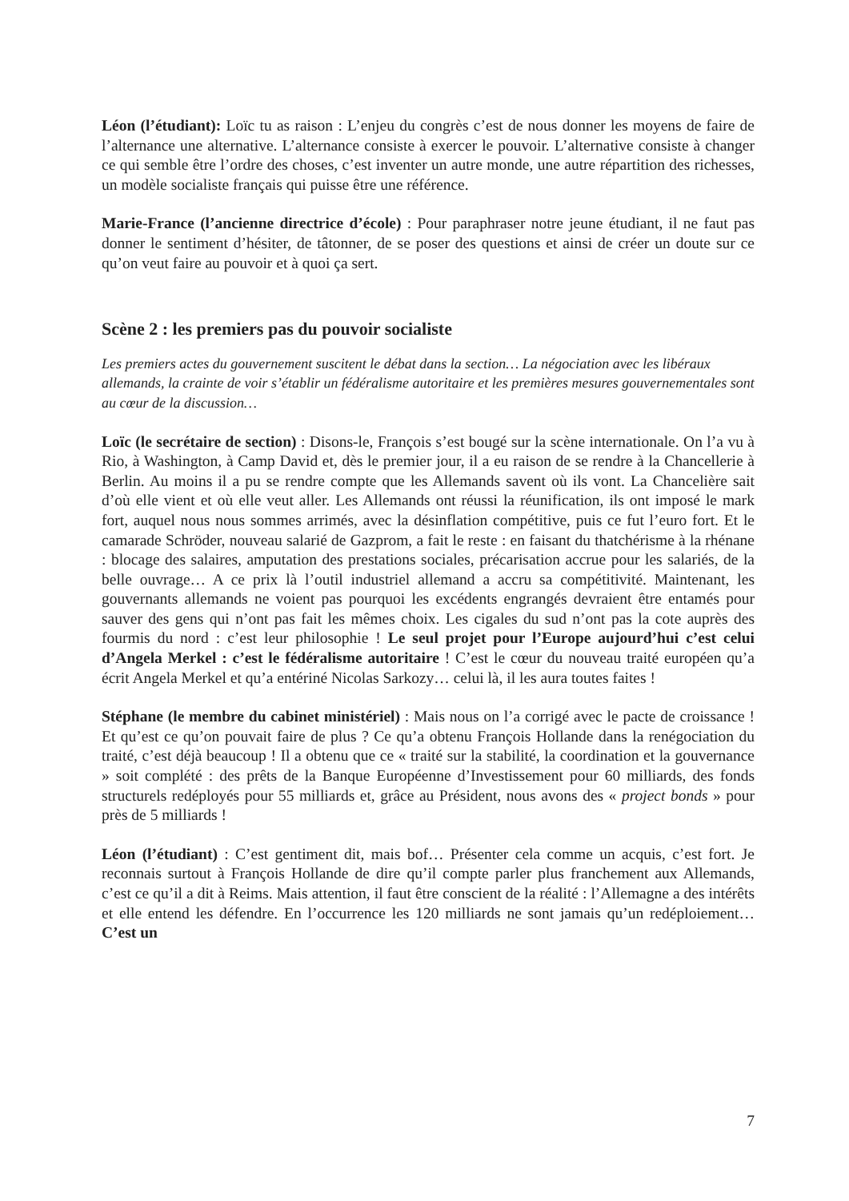Léon (l’étudiant): Loïc tu as raison : L’enjeu du congrès c’est de nous donner les moyens de faire de l’alternance une alternative. L’alternance consiste à exercer le pouvoir. L’alternative consiste à changer ce qui semble être l’ordre des choses, c’est inventer un autre monde, une autre répartition des richesses, un modèle socialiste français qui puisse être une référence.
Marie-France (l’ancienne directrice d’école) : Pour paraphraser notre jeune étudiant, il ne faut pas donner le sentiment d’hésiter, de tâtonner, de se poser des questions et ainsi de créer un doute sur ce qu’on veut faire au pouvoir et à quoi ça sert.
Scène 2 : les premiers pas du pouvoir socialiste
Les premiers actes du gouvernement suscitent le débat dans la section… La négociation avec les libéraux allemands, la crainte de voir s’établir un fédéralisme autoritaire et les premières mesures gouvernementales sont au cœur de la discussion…
Loïc (le secrétaire de section) : Disons-le, François s’est bougé sur la scène internationale. On l’a vu à Rio, à Washington, à Camp David et, dès le premier jour, il a eu raison de se rendre à la Chancellerie à Berlin. Au moins il a pu se rendre compte que les Allemands savent où ils vont. La Chancelière sait d’où elle vient et où elle veut aller. Les Allemands ont réussi la réunification, ils ont imposé le mark fort, auquel nous nous sommes arrimés, avec la désinflation compétitive, puis ce fut l’euro fort. Et le camarade Schröder, nouveau salarié de Gazprom, a fait le reste : en faisant du thatchérisme à la rhénane : blocage des salaires, amputation des prestations sociales, précarisation accrue pour les salariés, de la belle ouvrage… A ce prix là l’outil industriel allemand a accru sa compétitivité. Maintenant, les gouvernants allemands ne voient pas pourquoi les excédents engrangés devraient être entamés pour sauver des gens qui n’ont pas fait les mêmes choix. Les cigales du sud n’ont pas la cote auprès des fourmis du nord : c’est leur philosophie ! Le seul projet pour l’Europe aujourd’hui c’est celui d’Angela Merkel : c’est le fédéralisme autoritaire ! C’est le cœur du nouveau traité européen qu’a écrit Angela Merkel et qu’a entériné Nicolas Sarkozy… celui là, il les aura toutes faites !
Stéphane (le membre du cabinet ministériel) : Mais nous on l’a corrigé avec le pacte de croissance ! Et qu’est ce qu’on pouvait faire de plus ? Ce qu’a obtenu François Hollande dans la renégociation du traité, c’est déjà beaucoup ! Il a obtenu que ce « traité sur la stabilité, la coordination et la gouvernance » soit complété : des prêts de la Banque Européenne d’Investissement pour 60 milliards, des fonds structurels redéployés pour 55 milliards et, grâce au Président, nous avons des « project bonds » pour près de 5 milliards !
Léon (l’étudiant) : C’est gentiment dit, mais bof… Présenter cela comme un acquis, c’est fort. Je reconnais surtout à François Hollande de dire qu’il compte parler plus franchement aux Allemands, c’est ce qu’il a dit à Reims. Mais attention, il faut être conscient de la réalité : l’Allemagne a des intérêts et elle entend les défendre. En l’occurrence les 120 milliards ne sont jamais qu’un redéploiement… C’est un
7